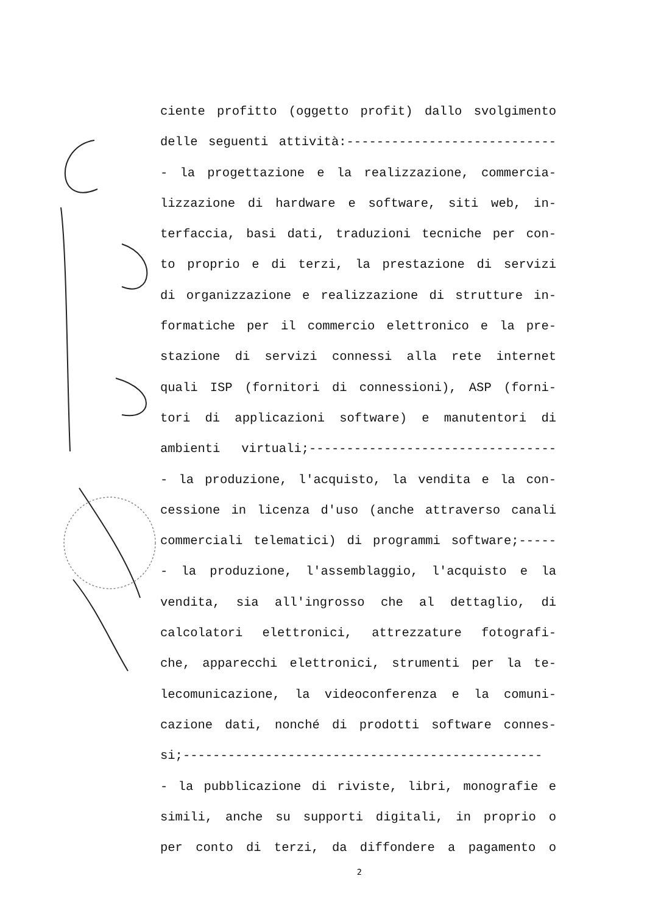ciente profitto (oggetto profit) dallo svolgimento
delle seguenti attività:----------------------------
- la progettazione e la realizzazione, commercia-
lizzazione di hardware e software, siti web, in-
terfaccia, basi dati, traduzioni tecniche per con-
to proprio e di terzi, la prestazione di servizi
di organizzazione e realizzazione di strutture in-
formatiche per il commercio elettronico e la pre-
stazione di servizi connessi alla rete internet
quali ISP (fornitori di connessioni), ASP (forni-
tori di applicazioni software) e manutentori di
ambienti virtuali;---------------------------------
- la produzione, l'acquisto, la vendita e la con-
cessione in licenza d'uso (anche attraverso canali
commerciali telematici) di programmi software;-----
- la produzione, l'assemblaggio, l'acquisto e la
vendita, sia all'ingrosso che al dettaglio, di
calcolatori elettronici, attrezzature fotografi-
che, apparecchi elettronici, strumenti per la te-
lecomunicazione, la videoconferenza e la comuni-
cazione dati, nonché di prodotti software connes-
si;------------------------------------------------
- la pubblicazione di riviste, libri, monografie e
simili, anche su supporti digitali, in proprio o
per conto di terzi, da diffondere a pagamento o
2